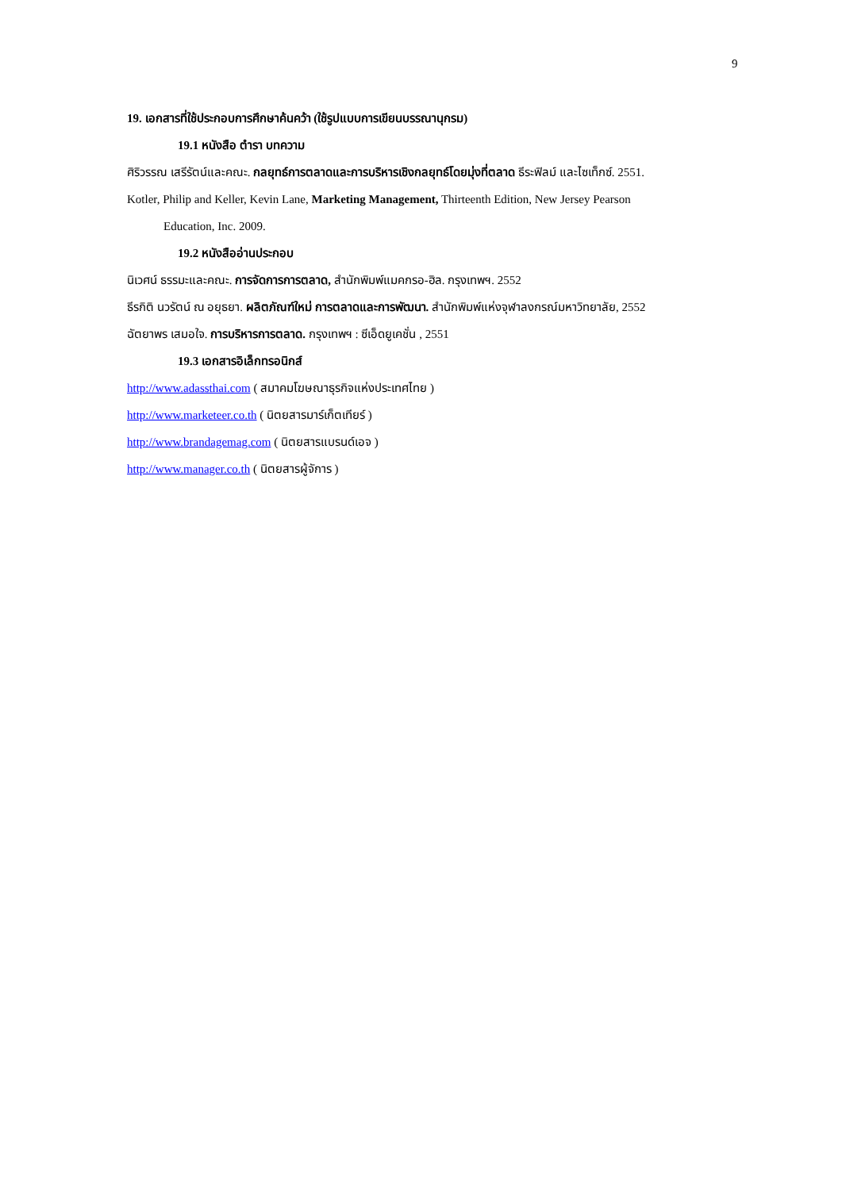9
19. เอกสารที่ใช้ประกอบการศึกษาค้นคว้า (ใช้รูปแบบการเขียนบรรณานุกรม)
19.1 หนังสือ ตำรา บทความ
ศิริวรรณ เสรีรัตน์และคณะ. กลยุทธ์การตลาดและการบริหารเชิงกลยุทธ์โดยมุ่งที่ตลาด ธีระฟิลม์ และไซเท็กซ์. 2551.
Kotler, Philip and Keller, Kevin Lane, Marketing Management, Thirteenth Edition, New Jersey Pearson
Education, Inc. 2009.
19.2 หนังสืออ่านประกอบ
นิเวศน์ ธรรมะและคณะ. การจัดการการตลาด, สำนักพิมพ์แมคกรอ-ฮิล. กรุงเทพฯ. 2552
ธีรกิติ นวรัตน์ ณ อยุธยา. ผลิตภัณฑ์ใหม่ การตลาดและการพัฒนา. สำนักพิมพ์แห่งจุฬาลงกรณ์มหาวิทยาลัย, 2552
ฉัตยาพร เสมอใจ. การบริหารการตลาด. กรุงเทพฯ : ซีเอ็ดยูเคชั่น , 2551
19.3 เอกสารอิเล็กทรอนิกส์
http://www.adassthai.com ( สมาคมโฆษณาธุรกิจแห่งประเทศไทย )
http://www.marketeer.co.th ( นิตยสารมาร์เก็ตเทียร์ )
http://www.brandagemag.com ( นิตยสารแบรนด์เอจ )
http://www.manager.co.th ( นิตยสารผู้จัการ )